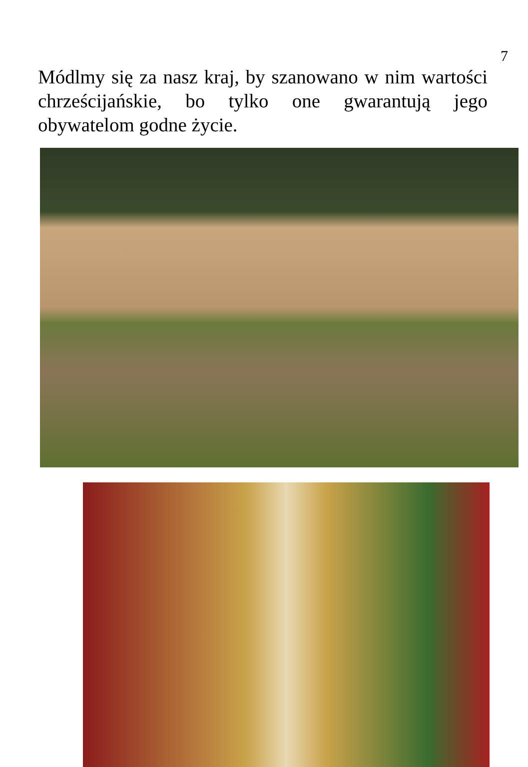7
Módlmy się za nasz kraj, by szanowano w nim wartości chrześcijańskie, bo tylko one gwarantują jego obywatelom godne życie.